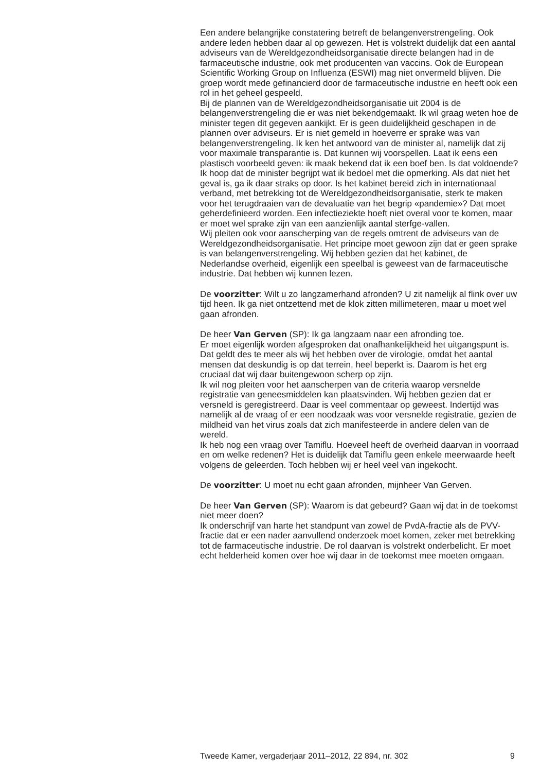Een andere belangrijke constatering betreft de belangenverstrengeling. Ook andere leden hebben daar al op gewezen. Het is volstrekt duidelijk dat een aantal adviseurs van de Wereldgezondheidsorganisatie directe belangen had in de farmaceutische industrie, ook met producenten van vaccins. Ook de European Scientific Working Group on Influenza (ESWI) mag niet onvermeld blijven. Die groep wordt mede gefinancierd door de farmaceutische industrie en heeft ook een rol in het geheel gespeeld.
Bij de plannen van de Wereldgezondheidsorganisatie uit 2004 is de belangenverstrengeling die er was niet bekendgemaakt. Ik wil graag weten hoe de minister tegen dit gegeven aankijkt. Er is geen duidelijkheid geschapen in de plannen over adviseurs. Er is niet gemeld in hoeverre er sprake was van belangenverstrengeling. Ik ken het antwoord van de minister al, namelijk dat zij voor maximale transparantie is. Dat kunnen wij voorspellen. Laat ik eens een plastisch voorbeeld geven: ik maak bekend dat ik een boef ben. Is dat voldoende? Ik hoop dat de minister begrijpt wat ik bedoel met die opmerking. Als dat niet het geval is, ga ik daar straks op door. Is het kabinet bereid zich in internationaal verband, met betrekking tot de Wereldgezondheidsorganisatie, sterk te maken voor het terugdraaien van de devaluatie van het begrip «pandemie»? Dat moet geherdefinieerd worden. Een infectieziekte hoeft niet overal voor te komen, maar er moet wel sprake zijn van een aanzienlijk aantal sterfge-vallen.
Wij pleiten ook voor aanscherping van de regels omtrent de adviseurs van de Wereldgezondheidsorganisatie. Het principe moet gewoon zijn dat er geen sprake is van belangenverstrengeling. Wij hebben gezien dat het kabinet, de Nederlandse overheid, eigenlijk een speelbal is geweest van de farmaceutische industrie. Dat hebben wij kunnen lezen.
De voorzitter: Wilt u zo langzamerhand afronden? U zit namelijk al flink over uw tijd heen. Ik ga niet ontzettend met de klok zitten millimeteren, maar u moet wel gaan afronden.
De heer Van Gerven (SP): Ik ga langzaam naar een afronding toe.
Er moet eigenlijk worden afgesproken dat onafhankelijkheid het uitgangspunt is. Dat geldt des te meer als wij het hebben over de virologie, omdat het aantal mensen dat deskundig is op dat terrein, heel beperkt is. Daarom is het erg cruciaal dat wij daar buitengewoon scherp op zijn.
Ik wil nog pleiten voor het aanscherpen van de criteria waarop versnelde registratie van geneesmiddelen kan plaatsvinden. Wij hebben gezien dat er versneld is geregistreerd. Daar is veel commentaar op geweest. Indertijd was namelijk al de vraag of er een noodzaak was voor versnelde registratie, gezien de mildheid van het virus zoals dat zich manifesteerde in andere delen van de wereld.
Ik heb nog een vraag over Tamiflu. Hoeveel heeft de overheid daarvan in voorraad en om welke redenen? Het is duidelijk dat Tamiflu geen enkele meerwaarde heeft volgens de geleerden. Toch hebben wij er heel veel van ingekocht.
De voorzitter: U moet nu echt gaan afronden, mijnheer Van Gerven.
De heer Van Gerven (SP): Waarom is dat gebeurd? Gaan wij dat in de toekomst niet meer doen?
Ik onderschrijf van harte het standpunt van zowel de PvdA-fractie als de PVV-fractie dat er een nader aanvullend onderzoek moet komen, zeker met betrekking tot de farmaceutische industrie. De rol daarvan is volstrekt onderbelicht. Er moet echt helderheid komen over hoe wij daar in de toekomst mee moeten omgaan.
Tweede Kamer, vergaderjaar 2011–2012, 22 894, nr. 302 9